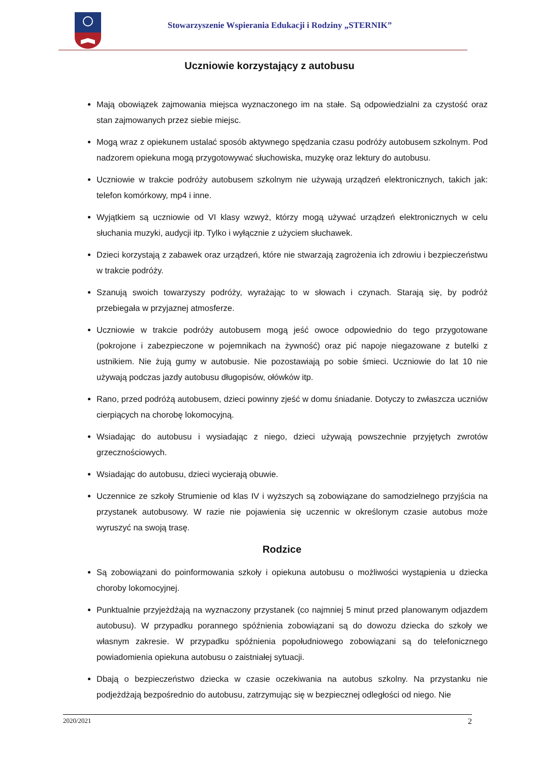Stowarzyszenie Wspierania Edukacji i Rodziny „STERNIK”
Uczniowie korzystający z autobusu
Mają obowiązek zajmowania miejsca wyznaczonego im na stałe. Są odpowiedzialni za czystość oraz stan zajmowanych przez siebie miejsc.
Mogą wraz z opiekunem ustalać sposób aktywnego spędzania czasu podróży autobusem szkolnym. Pod nadzorem opiekuna mogą przygotowywać słuchowiska, muzykę oraz lektury do autobusu.
Uczniowie w trakcie podróży autobusem szkolnym nie używają urządzeń elektronicznych, takich jak: telefon komórkowy, mp4 i inne.
Wyjątkiem są uczniowie od VI klasy wzwyż, którzy mogą używać urządzeń elektronicznych w celu słuchania muzyki, audycji itp. Tylko i wyłącznie z użyciem słuchawek.
Dzieci korzystają z zabawek oraz urządzeń, które nie stwarzają zagrożenia ich zdrowiu i bezpieczeństwu w trakcie podróży.
Szanują swoich towarzyszy podróży, wyrażając to w słowach i czynach. Starają się, by podróż przebiegała w przyjaznej atmosferze.
Uczniowie w trakcie podróży autobusem mogą jeść owoce odpowiednio do tego przygotowane (pokrojone i zabezpieczone w pojemnikach na żywność) oraz pić napoje niegazowane z butelki z ustnikiem. Nie żują gumy w autobusie. Nie pozostawiają po sobie śmieci. Uczniowie do lat 10 nie używają podczas jazdy autobusu długopisów, ołówków itp.
Rano, przed podróżą autobusem, dzieci powinny zjeść w domu śniadanie. Dotyczy to zwłaszcza uczniów cierpiących na chorobę lokomocyjną.
Wsiadając do autobusu i wysiadając z niego, dzieci używają powszechnie przyjętych zwrotów grzecznościowych.
Wsiadając do autobusu, dzieci wycierają obuwie.
Uczennice ze szkoły Strumienie od klas IV i wyższych są zobowiązane do samodzielnego przyjścia na przystanek autobusowy. W razie nie pojawienia się uczennic w określonym czasie autobus może wyruszyć na swoją trasę.
Rodzice
Są zobowiązani do poinformowania szkoły i opiekuna autobusu o możliwości wystąpienia u dziecka choroby lokomocyjnej.
Punktualnie przyjeżdżają na wyznaczony przystanek (co najmniej 5 minut przed planowanym odjazdem autobusu). W przypadku porannego spóźnienia zobowiązani są do dowozu dziecka do szkoły we własnym zakresie. W przypadku spóźnienia popołudniowego zobowiązani są do telefonicznego powiadomienia opiekuna autobusu o zaistniałej sytuacji.
Dbają o bezpieczeństwo dziecka w czasie oczekiwania na autobus szkolny. Na przystanku nie podjeżdżają bezpośrednio do autobusu, zatrzymując się w bezpiecznej odległości od niego. Nie
2020/2021 2